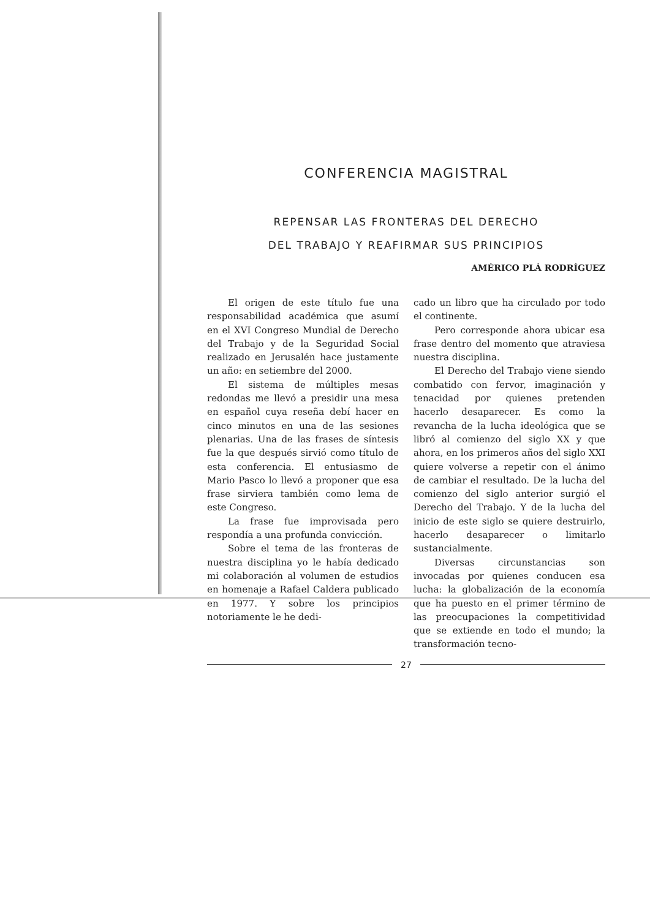CONFERENCIA MAGISTRAL
REPENSAR LAS FRONTERAS DEL DERECHO
DEL TRABAJO Y REAFIRMAR SUS PRINCIPIOS
AMÉRICO PLÁ RODRÍGUEZ
El origen de este título fue una responsabilidad académica que asumí en el XVI Congreso Mundial de Derecho del Trabajo y de la Seguridad Social realizado en Jerusalén hace justamente un año: en setiembre del 2000.
El sistema de múltiples mesas redondas me llevó a presidir una mesa en español cuya reseña debí hacer en cinco minutos en una de las sesiones plenarias. Una de las frases de síntesis fue la que después sirvió como título de esta conferencia. El entusiasmo de Mario Pasco lo llevó a proponer que esa frase sirviera también como lema de este Congreso.
La frase fue improvisada pero respondía a una profunda convicción.
Sobre el tema de las fronteras de nuestra disciplina yo le había dedicado mi colaboración al volumen de estudios en homenaje a Rafael Caldera publicado en 1977. Y sobre los principios notoriamente le he dedi-
cado un libro que ha circulado por todo el continente.
Pero corresponde ahora ubicar esa frase dentro del momento que atraviesa nuestra disciplina.
El Derecho del Trabajo viene siendo combatido con fervor, imaginación y tenacidad por quienes pretenden hacerlo desaparecer. Es como la revancha de la lucha ideológica que se libró al comienzo del siglo XX y que ahora, en los primeros años del siglo XXI quiere volverse a repetir con el ánimo de cambiar el resultado. De la lucha del comienzo del siglo anterior surgió el Derecho del Trabajo. Y de la lucha del inicio de este siglo se quiere destruirlo, hacerlo desaparecer o limitarlo sustancialmente.
Diversas circunstancias son invocadas por quienes conducen esa lucha: la globalización de la economía que ha puesto en el primer término de las preocupaciones la competitividad que se extiende en todo el mundo; la transformación tecno-
27